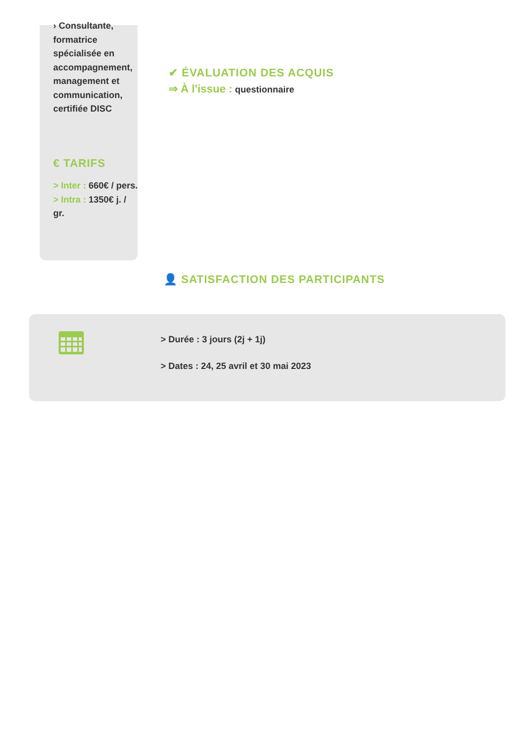› Consultante, formatrice spécialisée en accompagnement, management et communication, certifiée DISC
€ TARIFS
> Inter : 660€ / pers.
> Intra : 1350€ j. / gr.
✔ ÉVALUATION DES ACQUIS
⇒ À l'issue : questionnaire
👤 SATISFACTION DES PARTICIPANTS
> Durée : 3 jours (2j + 1j)
> Dates : 24, 25 avril et 30 mai 2023